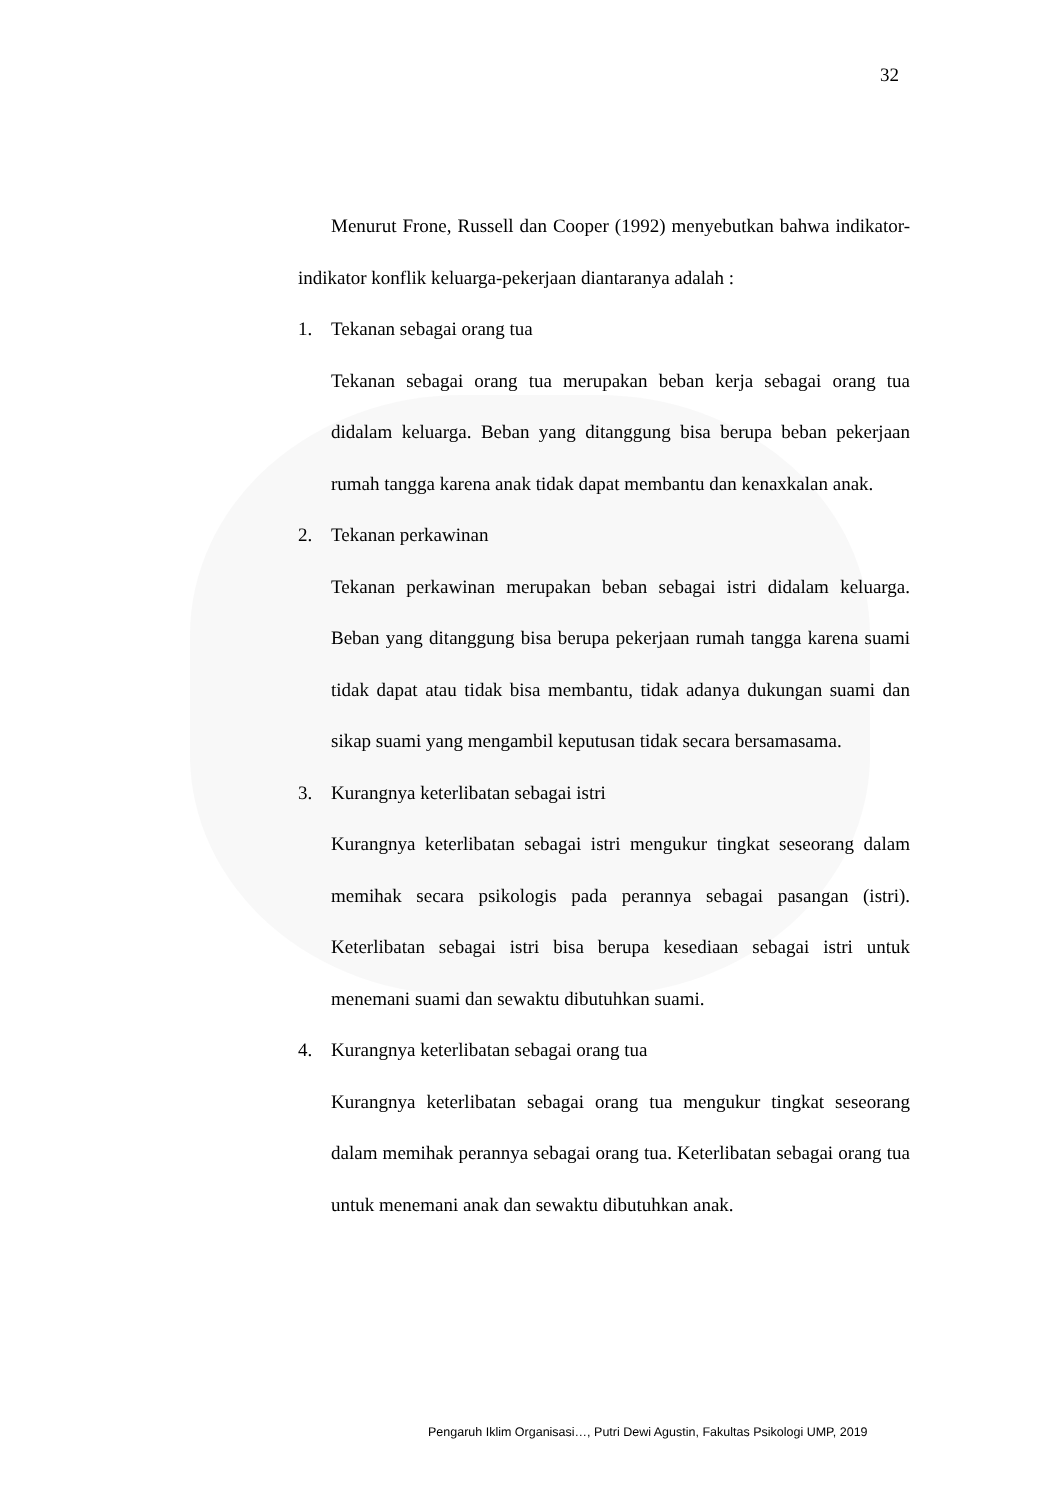32
Menurut Frone, Russell dan Cooper (1992) menyebutkan bahwa indikator-indikator konflik keluarga-pekerjaan diantaranya adalah :
1. Tekanan sebagai orang tua
Tekanan sebagai orang tua merupakan beban kerja sebagai orang tua didalam keluarga. Beban yang ditanggung bisa berupa beban pekerjaan rumah tangga karena anak tidak dapat membantu dan kenaxkalan anak.
2. Tekanan perkawinan
Tekanan perkawinan merupakan beban sebagai istri didalam keluarga. Beban yang ditanggung bisa berupa pekerjaan rumah tangga karena suami tidak dapat atau tidak bisa membantu, tidak adanya dukungan suami dan sikap suami yang mengambil keputusan tidak secara bersamasama.
3. Kurangnya keterlibatan sebagai istri
Kurangnya keterlibatan sebagai istri mengukur tingkat seseorang dalam memihak secara psikologis pada perannya sebagai pasangan (istri). Keterlibatan sebagai istri bisa berupa kesediaan sebagai istri untuk menemani suami dan sewaktu dibutuhkan suami.
4. Kurangnya keterlibatan sebagai orang tua
Kurangnya keterlibatan sebagai orang tua mengukur tingkat seseorang dalam memihak perannya sebagai orang tua. Keterlibatan sebagai orang tua untuk menemani anak dan sewaktu dibutuhkan anak.
Pengaruh Iklim Organisasi…, Putri Dewi Agustin, Fakultas Psikologi UMP, 2019